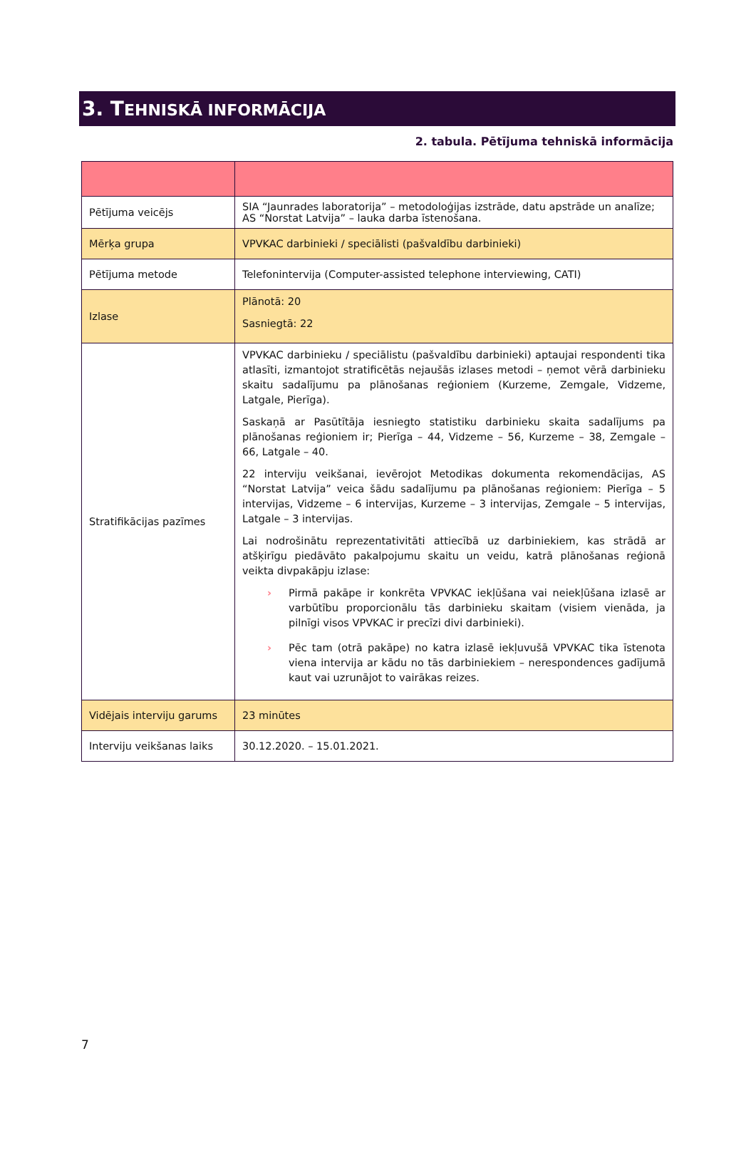3. TEHNISKĀ INFORMĀCIJA
2. tabula. Pētījuma tehniskā informācija
| Pētījuma veicējs | SIA “Jaunrades laboratorija” – metodoloģijas izstrāde, datu apstrāde un analīze; AS “Norstat Latvija” – lauka darba īstenošana. |
| Mērķa grupa | VPVKAC darbinieki / speciālisti (pašvaldību darbinieki) |
| Pētījuma metode | Telefonintervija (Computer-assisted telephone interviewing, CATI) |
| Izlase | Plānotā: 20 Sasniegtā: 22 |
| Stratifikācijas pazīmes | VPVKAC darbinieku / speciālistu (pašvaldību darbinieki) aptaujai respondenti tika atlasīti, izmantojot stratificētās nejaušās izlases metodi – ņemot vērā darbinieku skaitu sadalījumu pa plānošanas reģioniem (Kurzeme, Zemgale, Vidzeme, Latgale, Pierīga). Saskaņā ar Pasūtītāja iesniegto statistiku darbinieku skaita sadalījums pa plānošanas reģioniem ir; Pierīga – 44, Vidzeme – 56, Kurzeme – 38, Zemgale – 66, Latgale – 40. 22 interviju veikšanai, ievērojot Metodikas dokumenta rekomendācijas, AS “Norstat Latvija” veica šādu sadalījumu pa plānošanas reģioniem: Pierīga – 5 intervijas, Vidzeme – 6 intervijas, Kurzeme – 3 intervijas, Zemgale – 5 intervijas, Latgale – 3 intervijas. Lai nodrošinātu reprezentativitāti attiecībā uz darbiniekiem, kas strādā ar atšķirīgu piedāvāto pakalpojumu skaitu un veidu, katrā plānošanas reģionā veikta divpakāpju izlase: › Pirmā pakāpe ir konkrēta VPVKAC iekļūšana vai neiekļūšana izlasē ar varbūtību proporcionālu tās darbinieku skaitam (visiem vienāda, ja pilnīgi visos VPVKAC ir precīzi divi darbinieki). › Pēc tam (otrā pakāpe) no katra izlasē iekļuvušā VPVKAC tika īstenota viena intervija ar kādu no tās darbiniekiem – nerespondences gadījumā kaut vai uzrunājot to vairākas reizes. |
| Vidējais interviju garums | 23 minūtes |
| Interviju veikšanas laiks | 30.12.2020. – 15.01.2021. |
7